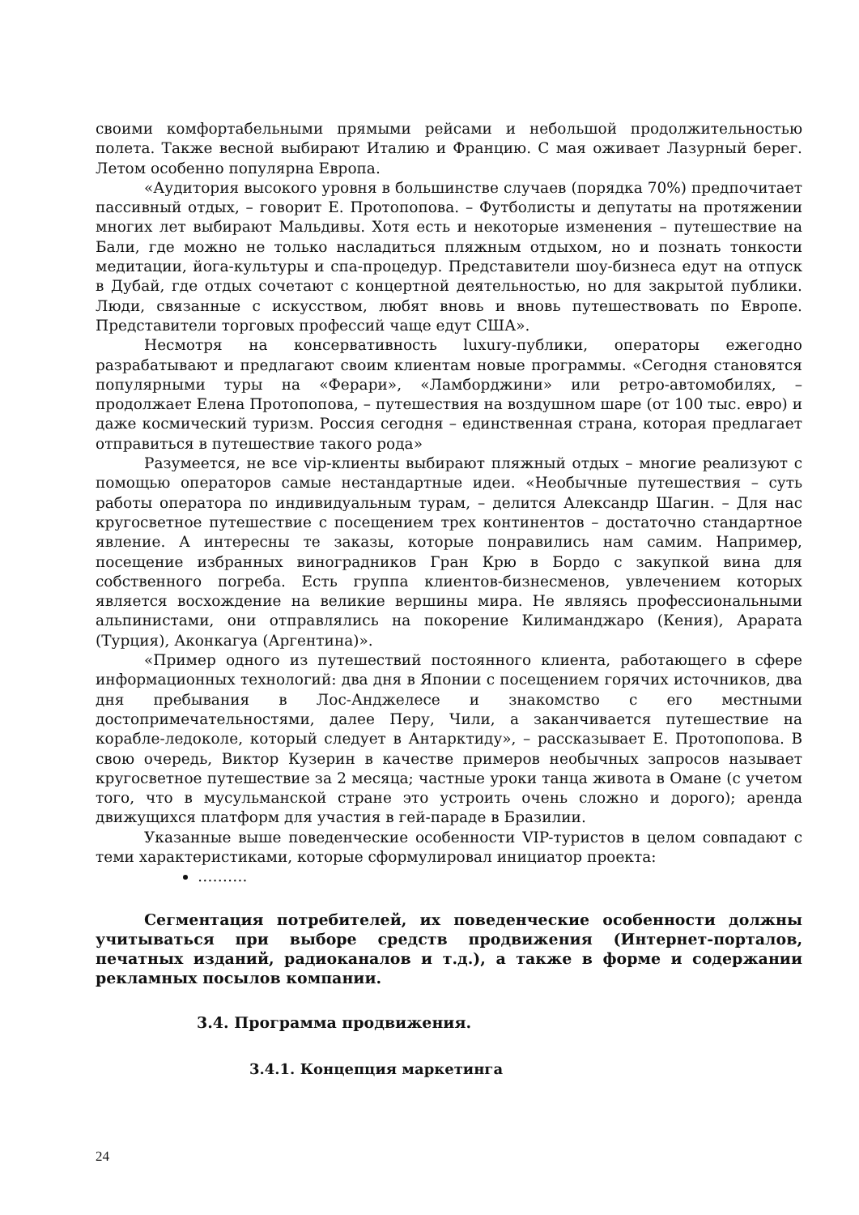своими комфортабельными прямыми рейсами и небольшой продолжительностью полета. Также весной выбирают Италию и Францию. С мая оживает Лазурный берег. Летом особенно популярна Европа.
«Аудитория высокого уровня в большинстве случаев (порядка 70%) предпочитает пассивный отдых, – говорит Е. Протопопова. – Футболисты и депутаты на протяжении многих лет выбирают Мальдивы. Хотя есть и некоторые изменения – путешествие на Бали, где можно не только насладиться пляжным отдыхом, но и познать тонкости медитации, йога-культуры и спа-процедур. Представители шоу-бизнеса едут на отпуск в Дубай, где отдых сочетают с концертной деятельностью, но для закрытой публики. Люди, связанные с искусством, любят вновь и вновь путешествовать по Европе. Представители торговых профессий чаще едут США».
Несмотря на консервативность luxury-публики, операторы ежегодно разрабатывают и предлагают своим клиентам новые программы. «Сегодня становятся популярными туры на «Ферари», «Ламборджини» или ретро-автомобилях, – продолжает Елена Протопопова, – путешествия на воздушном шаре (от 100 тыс. евро) и даже космический туризм. Россия сегодня – единственная страна, которая предлагает отправиться в путешествие такого рода»
Разумеется, не все vip-клиенты выбирают пляжный отдых – многие реализуют с помощью операторов самые нестандартные идеи. «Необычные путешествия – суть работы оператора по индивидуальным турам, – делится Александр Шагин. – Для нас кругосветное путешествие с посещением трех континентов – достаточно стандартное явление. А интересны те заказы, которые понравились нам самим. Например, посещение избранных виноградников Гран Крю в Бордо с закупкой вина для собственного погреба. Есть группа клиентов-бизнесменов, увлечением которых является восхождение на великие вершины мира. Не являясь профессиональными альпинистами, они отправлялись на покорение Килиманджаро (Кения), Арарата (Турция), Аконкагуа (Аргентина)».
«Пример одного из путешествий постоянного клиента, работающего в сфере информационных технологий: два дня в Японии с посещением горячих источников, два дня пребывания в Лос-Анджелесе и знакомство с его местными достопримечательностями, далее Перу, Чили, а заканчивается путешествие на корабле-ледоколе, который следует в Антарктиду», – рассказывает Е. Протопопова. В свою очередь, Виктор Кузерин в качестве примеров необычных запросов называет кругосветное путешествие за 2 месяца; частные уроки танца живота в Омане (с учетом того, что в мусульманской стране это устроить очень сложно и дорого); аренда движущихся платформ для участия в гей-параде в Бразилии.
Указанные выше поведенческие особенности VIP-туристов в целом совпадают с теми характеристиками, которые сформулировал инициатор проекта:
……….
Сегментация потребителей, их поведенческие особенности должны учитываться при выборе средств продвижения (Интернет-порталов, печатных изданий, радиоканалов и т.д.), а также в форме и содержании рекламных посылов компании.
3.4. Программа продвижения.
3.4.1. Концепция маркетинга
24